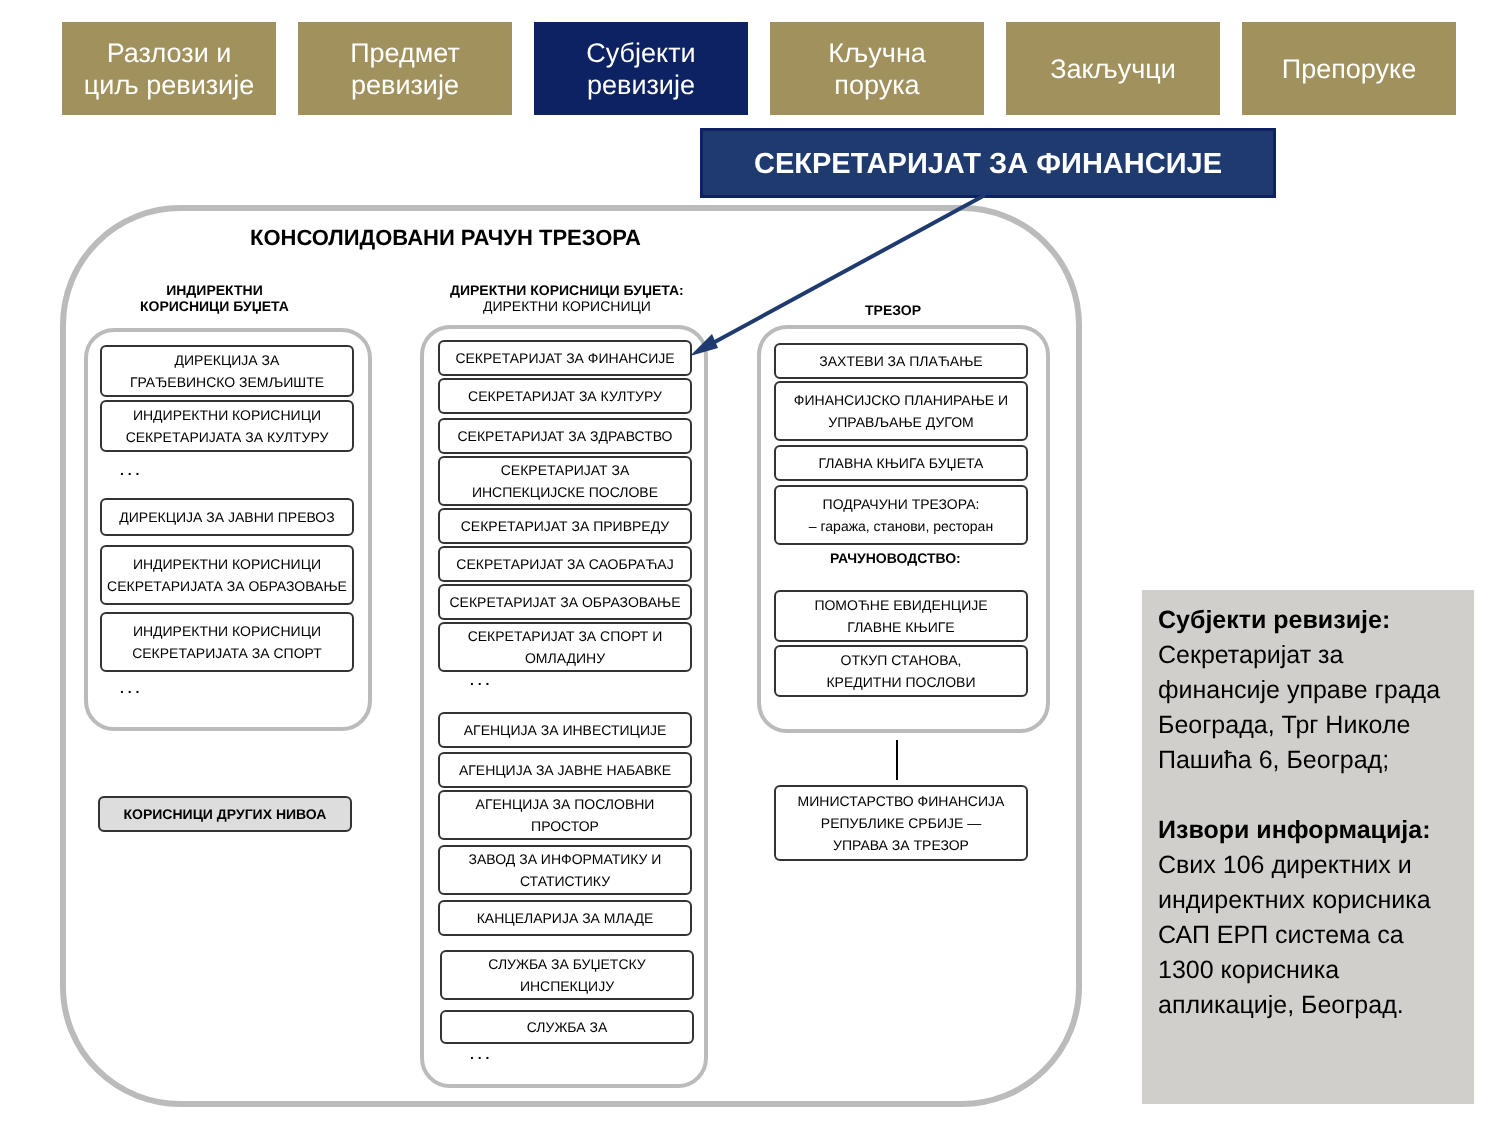Разлози и
циљ ревизије
Предмет
ревизије
Субјекти
ревизије
Кључна
порука
Закључци Препоруке
СЕКРЕТАРИЈАТ ЗА ФИНАНСИЈЕ
КОНСОЛИДОВАНИ РАЧУН ТРЕЗОРА
ИНДИРЕКТНИ
КОРИСНИЦИ БУЏЕТА
ДИРЕКТНИ КОРИСНИЦИ БУЏЕТА:
ДИРЕКТНИ КОРИСНИЦИ
ТРЕЗОР
ДИРЕКЦИЈА ЗА
ГРАЂЕВИНСКО ЗЕМЉИШТЕ
ИНДИРЕКТНИ КОРИСНИЦИ
СЕКРЕТАРИЈАТА ЗА КУЛТУРУ
. . .
ДИРЕКЦИЈА ЗА ЈАВНИ ПРЕВОЗ
ИНДИРЕКТНИ КОРИСНИЦИ
СЕКРЕТАРИЈАТА ЗА ОБРАЗОВАЊЕ
ИНДИРЕКТНИ КОРИСНИЦИ
СЕКРЕТАРИЈАТА ЗА СПОРТ
. . .
КОРИСНИЦИ ДРУГИХ НИВОА
СЕКРЕТАРИЈАТ ЗА ФИНАНСИЈЕ
СЕКРЕТАРИЈАТ ЗА КУЛТУРУ
СЕКРЕТАРИЈАТ ЗА ЗДРАВСТВО
СЕКРЕТАРИЈАТ ЗА
ИНСПЕКЦИЈСКЕ ПОСЛОВЕ
СЕКРЕТАРИЈАТ ЗА ПРИВРЕДУ
СЕКРЕТАРИЈАТ ЗА САОБРАЋАЈ
СЕКРЕТАРИЈАТ ЗА ОБРАЗОВАЊЕ
СЕКРЕТАРИЈАТ ЗА СПОРТ И
ОМЛАДИНУ
. . .
АГЕНЦИЈА ЗА ИНВЕСТИЦИЈЕ
АГЕНЦИЈА ЗА ЈАВНЕ НАБАВКЕ
АГЕНЦИЈА ЗА ПОСЛОВНИ
ПРОСТОР
ЗАВОД ЗА ИНФОРМАТИКУ И
СТАТИСТИКУ
КАНЦЕЛАРИЈА ЗА МЛАДЕ
СЛУЖБА ЗА БУЏЕТСКУ
ИНСПЕКЦИЈУ
СЛУЖБА ЗА
. . .
ЗАХТЕВИ ЗА ПЛАЋАЊЕ
ФИНАНСИЈСКО ПЛАНИРАЊЕ И
УПРАВЉАЊЕ ДУГОМ
ГЛАВНА КЊИГА БУЏЕТА
ПОДРАЧУНИ ТРЕЗОРА:
– гаража, станови, ресторан
РАЧУНОВОДСТВО:
ПОМОЋНЕ ЕВИДЕНЦИЈЕ
ГЛАВНЕ КЊИГЕ
ОТКУП СТАНОВА,
КРЕДИТНИ ПОСЛОВИ
МИНИСТАРСТВО ФИНАНСИЈА
РЕПУБЛИКЕ СРБИЈЕ —
УПРАВА ЗА ТРЕЗОР
Субјекти ревизије:
Секретаријат за финансије управе града Београда, Трг Николе Пашића 6, Београд;
Извори информација:
Свих 106 директних и индиректних корисника САП ЕРП система са 1300 корисника апликације, Београд.